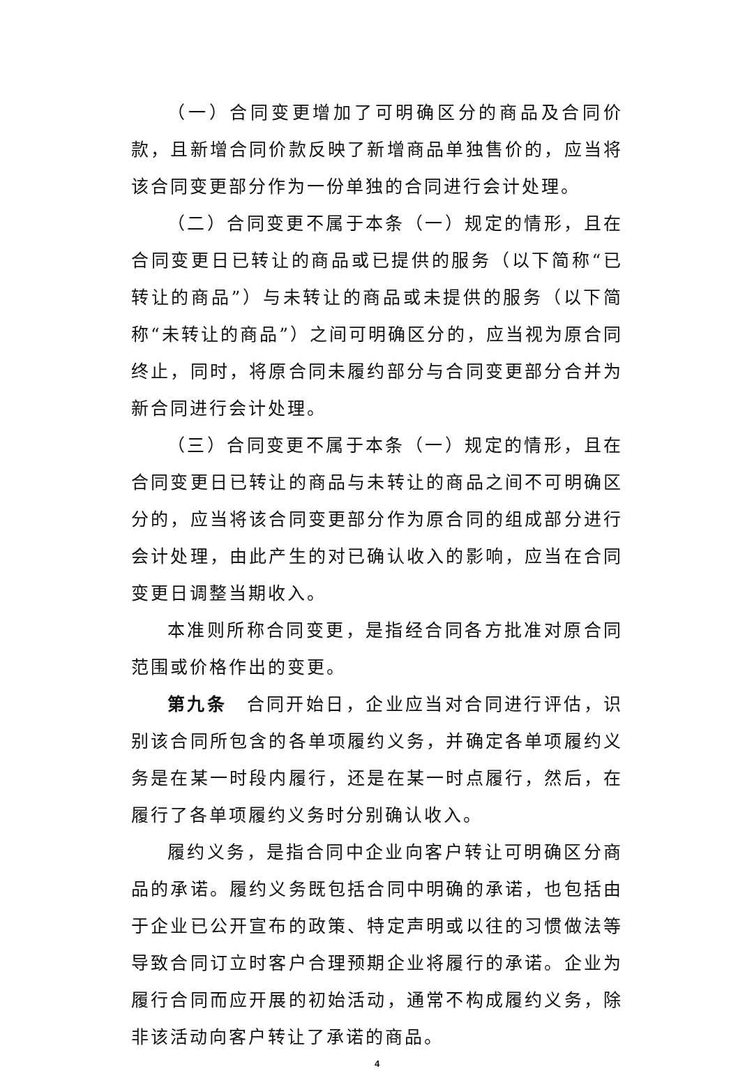（一）合同变更增加了可明确区分的商品及合同价款，且新增合同价款反映了新增商品单独售价的，应当将该合同变更部分作为一份单独的合同进行会计处理。
（二）合同变更不属于本条（一）规定的情形，且在合同变更日已转让的商品或已提供的服务（以下简称“已转让的商品”）与未转让的商品或未提供的服务（以下简称“未转让的商品”）之间可明确区分的，应当视为原合同终止，同时，将原合同未履约部分与合同变更部分合并为新合同进行会计处理。
（三）合同变更不属于本条（一）规定的情形，且在合同变更日已转让的商品与未转让的商品之间不可明确区分的，应当将该合同变更部分作为原合同的组成部分进行会计处理，由此产生的对已确认收入的影响，应当在合同变更日调整当期收入。
本准则所称合同变更，是指经合同各方批准对原合同范围或价格作出的变更。
第九条　合同开始日，企业应当对合同进行评估，识别该合同所包含的各单项履约义务，并确定各单项履约义务是在某一时段内履行，还是在某一时点履行，然后，在履行了各单项履约义务时分别确认收入。
履约义务，是指合同中企业向客户转让可明确区分商品的承诺。履约义务既包括合同中明确的承诺，也包括由于企业已公开宣布的政策、特定声明或以往的习惯做法等导致合同订立时客户合理预期企业将履行的承诺。企业为履行合同而应开展的初始活动，通常不构成履约义务，除非该活动向客户转让了承诺的商品。
4